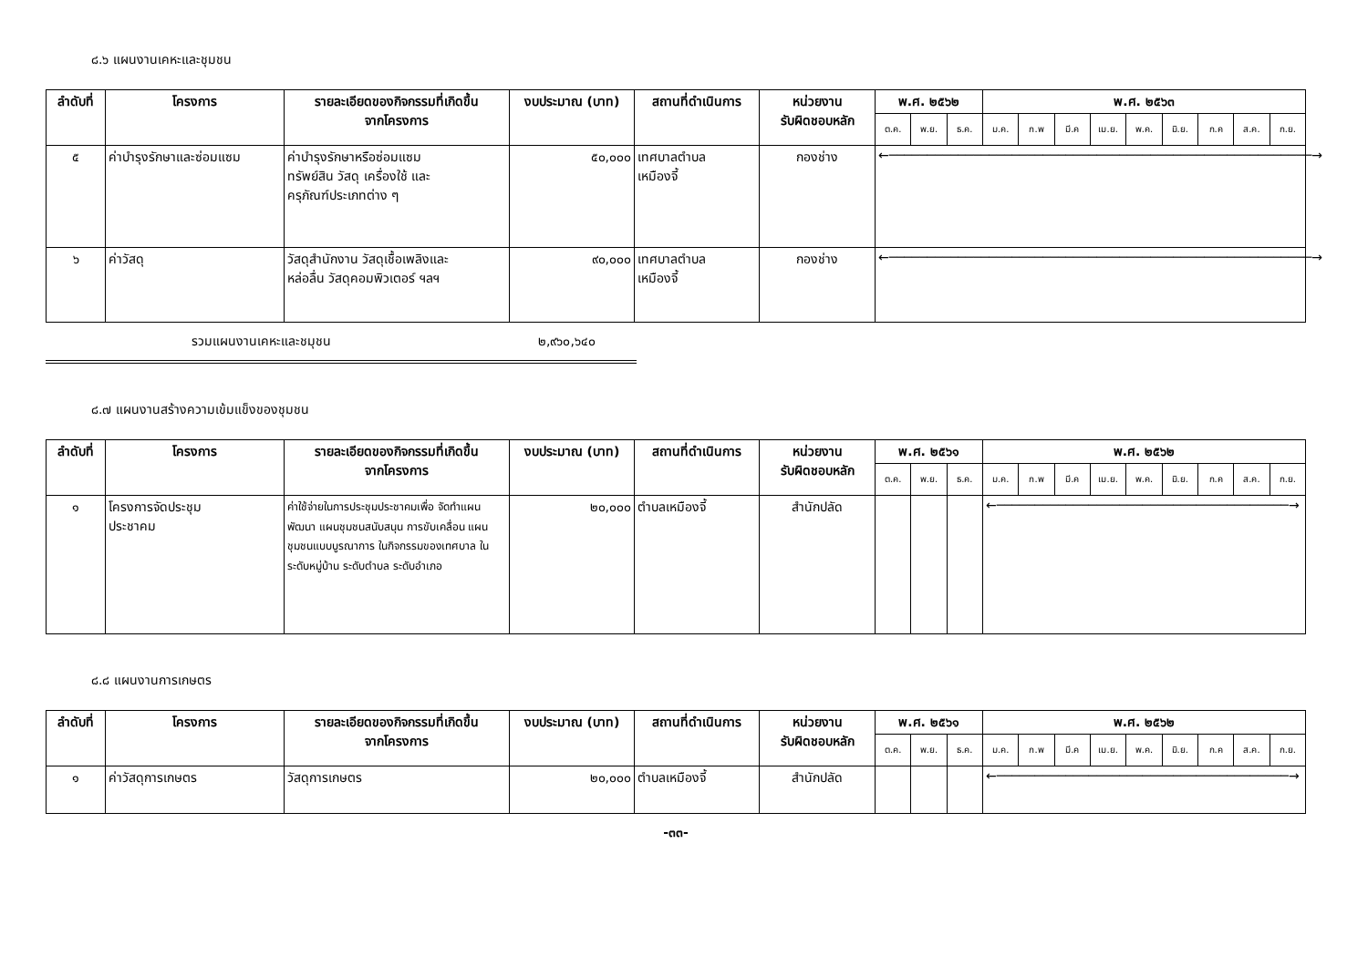๘.๖ แผนงานเคหะและชุมชน
| ลำดับที่ | โครงการ | รายละเอียดของกิจกรรมที่เกิดขึ้น จากโครงการ | งบประมาณ (บาท) | สถานที่ดำเนินการ | หน่วยงาน รับผิดชอบหลัก | พ.ศ. ๒๕๖๒ | | | พ.ศ. ๒๕๖๓ | | | | | | | | |
| --- | --- | --- | --- | --- | --- | --- | --- | --- | --- | --- | --- | --- | --- | --- | --- | --- | --- |
| | | | | | | ต.ค. | พ.ย. | ธ.ค. | ม.ค. | ก.พ | มี.ค | เม.ย. | พ.ค. | มิ.ย. | ก.ค | ส.ค. | ก.ย. |
| ๕ | ค่าบำรุงรักษาและซ่อมแซม | ค่าบำรุงรักษาหรือซ่อมแซม ทรัพย์สิน วัสดุ เครื่องใช้ และ ครุภัณฑ์ประเภทต่าง ๆ | ๕๐,๐๐๐ | เทศบาลตำบล เหมืองจี้ | กองช่าง | ←───────────────────────────────────────────────────────→ | | | | | | | | | | | |
| ๖ | ค่าวัสดุ | วัสดุสำนักงาน วัสดุเชื้อเพลิงและ หล่อลื่น วัสดุคอมพิวเตอร์ ฯลฯ | ๙๐,๐๐๐ | เทศบาลตำบล เหมืองจี้ | กองช่าง | ←───────────────────────────────────────────────────────→ | | | | | | | | | | | |
รวมแผนงานเคหะและชมุชน ๒,๙๖๐,๖๔๐
๘.๗ แผนงานสร้างความเข้มแข็งของชุมชน
| ลำดับที่ | โครงการ | รายละเอียดของกิจกรรมที่เกิดขึ้น จากโครงการ | งบประมาณ (บาท) | สถานที่ดำเนินการ | หน่วยงาน รับผิดชอบหลัก | พ.ศ. ๒๕๖๑ | | | พ.ศ. ๒๕๖๒ | | | | | | | | |
| --- | --- | --- | --- | --- | --- | --- | --- | --- | --- | --- | --- | --- | --- | --- | --- | --- | --- |
| | | | | | | ต.ค. | พ.ย. | ธ.ค. | ม.ค. | ก.พ | มี.ค | เม.ย. | พ.ค. | มิ.ย. | ก.ค | ส.ค. | ก.ย. |
| ๑ | โครงการจัดประชุม ประชาคม | ค่าใช้จ่ายในการประชุมประชาคมเพื่อ จัดทำแผนพัฒนา แผนชุมชนสนับสนุน การขับเคลื่อน แผนชุมชนแบบบูรณาการ ในกิจกรรมของเทศบาล ในระดับหมู่บ้าน ระดับตำบล ระดับอำเภอ | ๒๐,๐๐๐ | ตำบลเหมืองจี้ | สำนักปลัด | | | | ←──────────────────────────────────────→ | | | | | | | | |
๘.๘ แผนงานการเกษตร
| ลำดับที่ | โครงการ | รายละเอียดของกิจกรรมที่เกิดขึ้น จากโครงการ | งบประมาณ (บาท) | สถานที่ดำเนินการ | หน่วยงาน รับผิดชอบหลัก | พ.ศ. ๒๕๖๑ | | | พ.ศ. ๒๕๖๒ | | | | | | | | |
| --- | --- | --- | --- | --- | --- | --- | --- | --- | --- | --- | --- | --- | --- | --- | --- | --- | --- |
| | | | | | | ต.ค. | พ.ย. | ธ.ค. | ม.ค. | ก.พ | มี.ค | เม.ย. | พ.ค. | มิ.ย. | ก.ค | ส.ค. | ก.ย. |
| ๑ | ค่าวัสดุการเกษตร | วัสดุการเกษตร | ๒๐,๐๐๐ | ตำบลเหมืองจี้ | สำนักปลัด | | | | ←──────────────────────────────────────→ | | | | | | | | |
-๓๓-